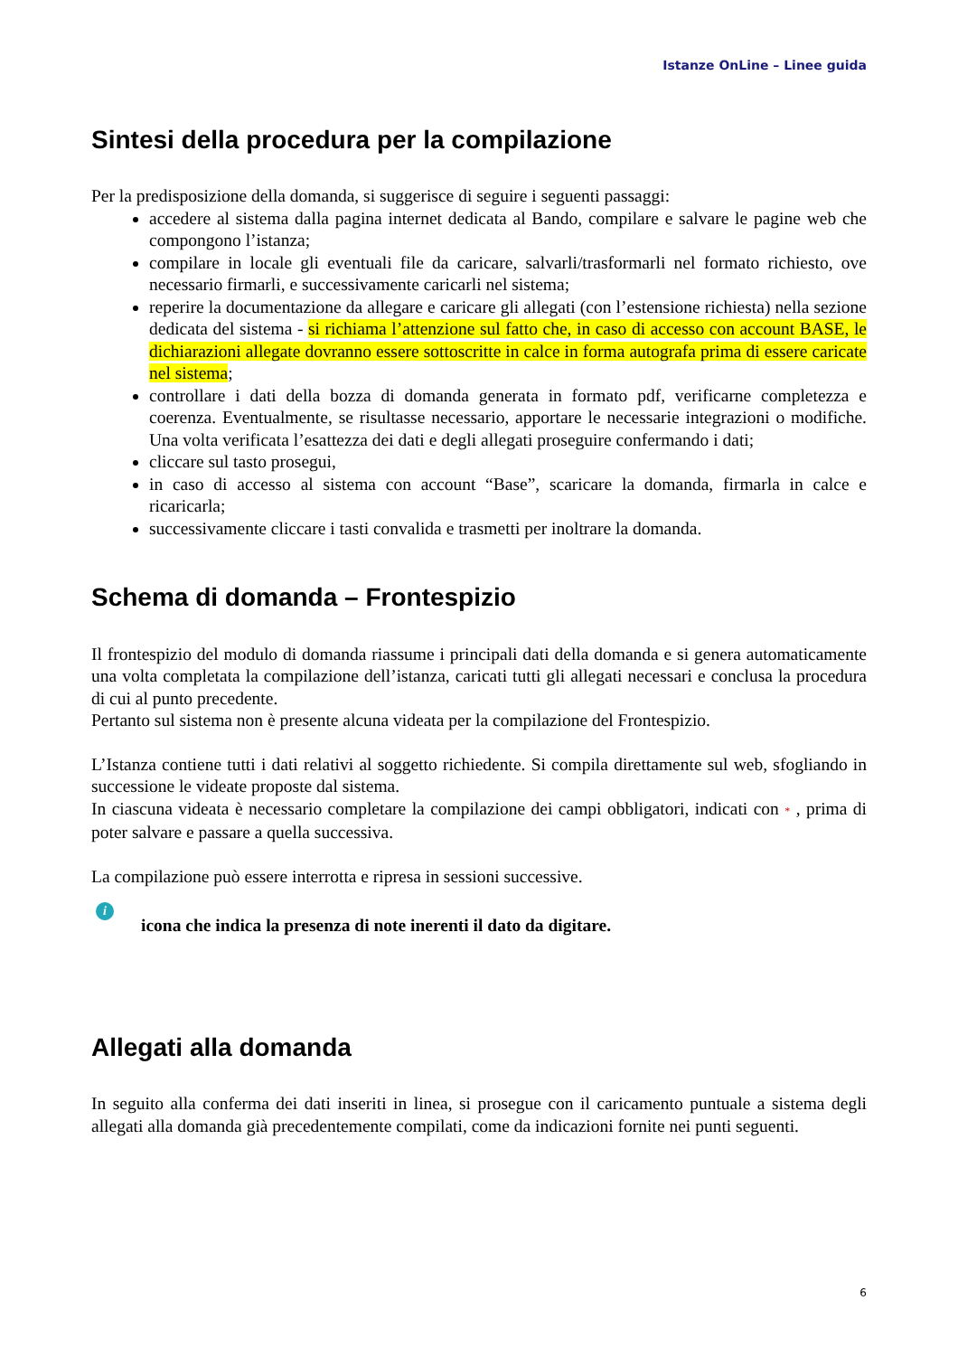Istanze OnLine – Linee guida
Sintesi della procedura per la compilazione
Per la predisposizione della domanda, si suggerisce di seguire i seguenti passaggi:
accedere al sistema dalla pagina internet dedicata al Bando, compilare e salvare le pagine web che compongono l’istanza;
compilare in locale gli eventuali file da caricare, salvarli/trasformarli nel formato richiesto, ove necessario firmarli, e successivamente caricarli nel sistema;
reperire la documentazione da allegare e caricare gli allegati (con l’estensione richiesta) nella sezione dedicata del sistema - si richiama l’attenzione sul fatto che, in caso di accesso con account BASE, le dichiarazioni allegate dovranno essere sottoscritte in calce in forma autografa prima di essere caricate nel sistema;
controllare i dati della bozza di domanda generata in formato pdf, verificarne completezza e coerenza. Eventualmente, se risultasse necessario, apportare le necessarie integrazioni o modifiche. Una volta verificata l’esattezza dei dati e degli allegati proseguire confermando i dati;
cliccare sul tasto prosegui,
in caso di accesso al sistema con account “Base”, scaricare la domanda, firmarla in calce e ricaricarla;
successivamente cliccare i tasti convalida e trasmetti per inoltrare la domanda.
Schema di domanda – Frontespizio
Il frontespizio del modulo di domanda riassume i principali dati della domanda e si genera automaticamente una volta completata la compilazione dell’istanza, caricati tutti gli allegati necessari e conclusa la procedura di cui al punto precedente.
Pertanto sul sistema non è presente alcuna videata per la compilazione del Frontespizio.
L’Istanza contiene tutti i dati relativi al soggetto richiedente. Si compila direttamente sul web, sfogliando in successione le videate proposte dal sistema.
In ciascuna videata è necessario completare la compilazione dei campi obbligatori, indicati con * , prima di poter salvare e passare a quella successiva.
La compilazione può essere interrotta e ripresa in sessioni successive.
i
icona che indica la presenza di note inerenti il dato da digitare.
Allegati alla domanda
In seguito alla conferma dei dati inseriti in linea, si prosegue con il caricamento puntuale a sistema degli allegati alla domanda già precedentemente compilati, come da indicazioni fornite nei punti seguenti.
6